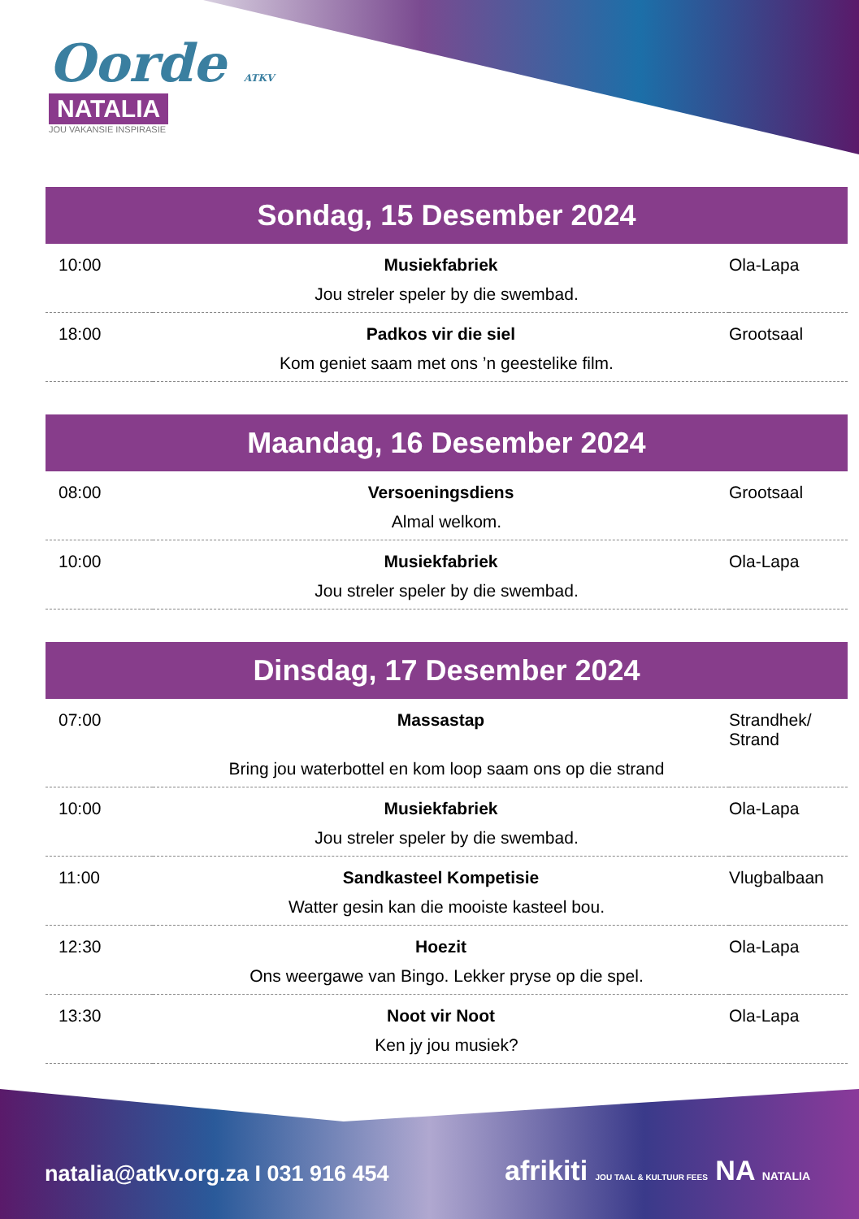Oorde ATKV
NATALIA
JOU VAKANSIE INSPIRASIE
Sondag, 15 Desember 2024
| 10:00 | Musiekfabriek | Ola-Lapa |
| Jou streler speler by die swembad. | | |
| 18:00 | Padkos vir die siel | Grootsaal |
| Kom geniet saam met ons ’n geestelike film. | | |
Maandag, 16 Desember 2024
| 08:00 | Versoeningsdiens | Grootsaal |
| Almal welkom. | | |
| 10:00 | Musiekfabriek | Ola-Lapa |
| Jou streler speler by die swembad. | | |
Dinsdag, 17 Desember 2024
| 07:00 | Massastap | Strandhek/ Strand |
| Bring jou waterbottel en kom loop saam ons op die strand | | |
| 10:00 | Musiekfabriek | Ola-Lapa |
| Jou streler speler by die swembad. | | |
| 11:00 | Sandkasteel Kompetisie | Vlugbalbaan |
| Watter gesin kan die mooiste kasteel bou. | | |
| 12:30 | Hoezit | Ola-Lapa |
| Ons weergawe van Bingo. Lekker pryse op die spel. | | |
| 13:30 | Noot vir Noot | Ola-Lapa |
| Ken jy jou musiek? | | |
natalia@atkv.org.za I 031 916 454
afrikiti JOU TAAL & KULTUUR FEES NA NATALIA